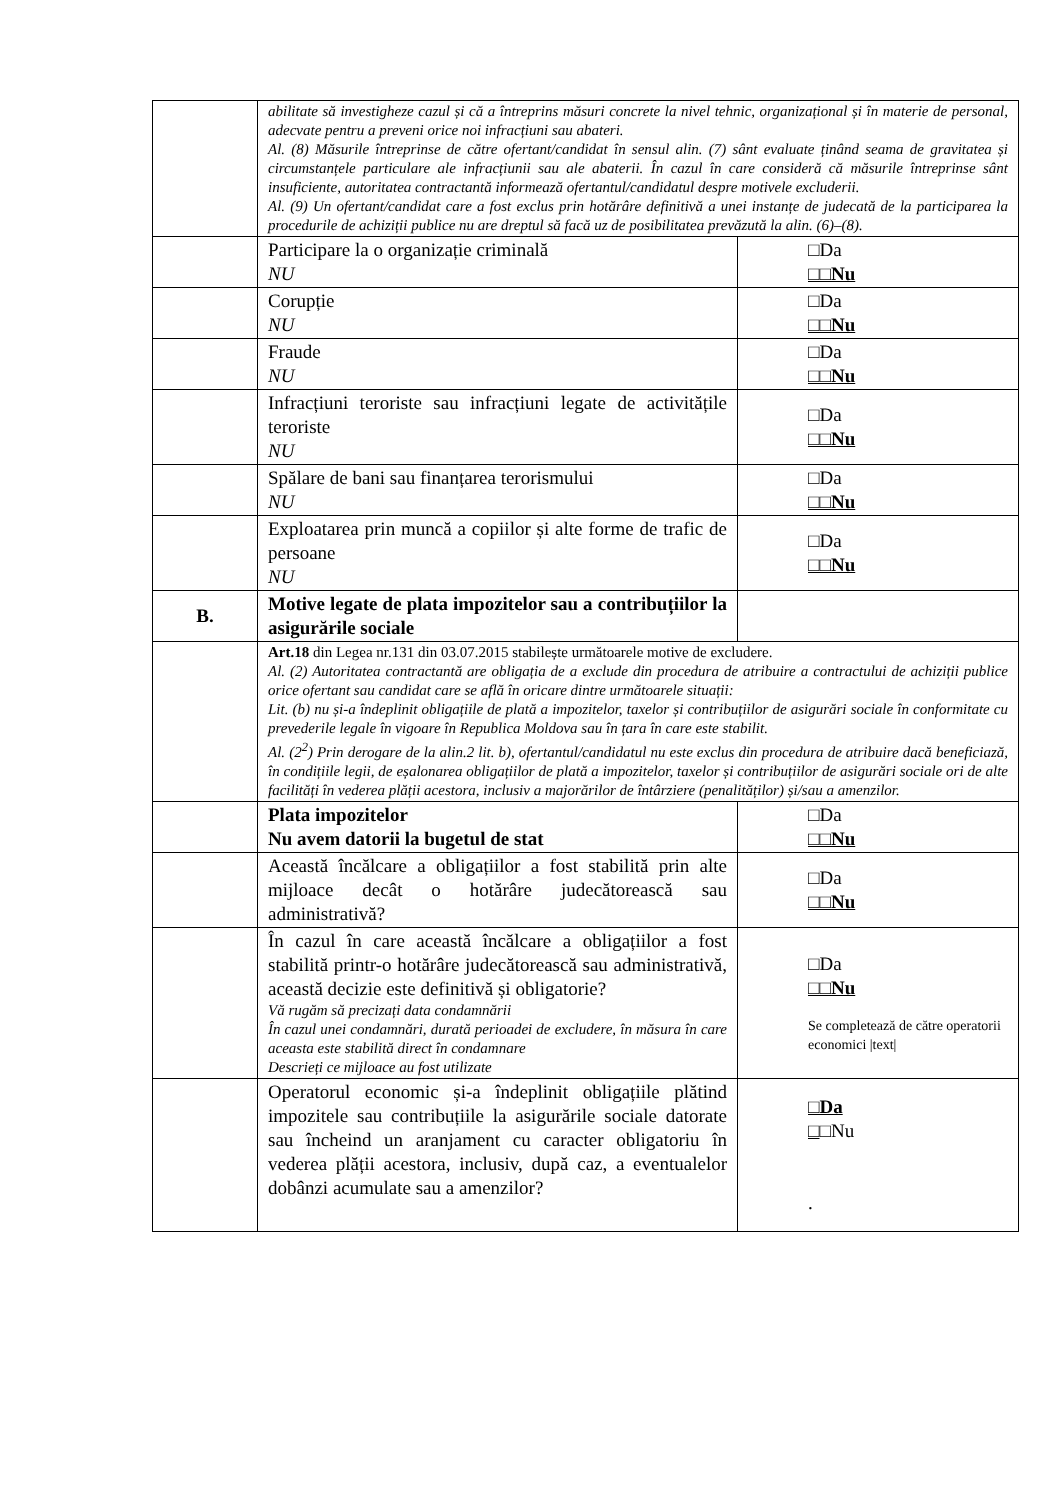| | abilitate să investigheze cazul și că a întreprins măsuri concrete la nivel tehnic, organizațional și în materie de personal, adecvate pentru a preveni orice noi infracțiuni sau abateri. Al. (8) Măsurile întreprinse de către ofertant/candidat în sensul alin. (7) sânt evaluate ținând seama de gravitatea și circumstanțele particulare ale infracțiunii sau ale abaterii. În cazul în care consideră că măsurile întreprinse sânt insuficiente, autoritatea contractantă informează ofertantul/candidatul despre motivele excluderii. Al. (9) Un ofertant/candidat care a fost exclus prin hotărâre definitivă a unei instanțe de judecată de la participarea la procedurile de achiziții publice nu are dreptul să facă uz de posibilitatea prevăzută la alin. (6)–(8). | |
| | Participare la o organizație criminală NU | □Da □□Nu |
| | Corupție NU | □Da □□Nu |
| | Fraude NU | □Da □□Nu |
| | Infracțiuni teroriste sau infracțiuni legate de activitățile teroriste NU | □Da □□Nu |
| | Spălare de bani sau finanțarea terorismului NU | □Da □□Nu |
| | Exploatarea prin muncă a copiilor și alte forme de trafic de persoane NU | □Da □□Nu |
| B. | Motive legate de plata impozitelor sau a contribuțiilor la asigurările sociale | |
| | Art.18 din Legea nr.131 din 03.07.2015 stabilește următoarele motive de excludere. Al. (2) Autoritatea contractantă are obligația de a exclude din procedura de atribuire a contractului de achiziții publice orice ofertant sau candidat care se află în oricare dintre următoarele situații: Lit. (b) nu și-a îndeplinit obligațiile de plată a impozitelor, taxelor și contribuțiilor de asigurări sociale în conformitate cu prevederile legale în vigoare în Republica Moldova sau în țara în care este stabilit. Al. (2<sup>2</sup>) Prin derogare de la alin.2 lit. b), ofertantul/candidatul nu este exclus din procedura de atribuire dacă beneficiază, în condițiile legii, de eșalonarea obligațiilor de plată a impozitelor, taxelor și contribuțiilor de asigurări sociale ori de alte facilități în vederea plății acestora, inclusiv a majorărilor de întârziere (penalităților) și/sau a amenzilor. | |
| | Plata impozitelor Nu avem datorii la bugetul de stat | □Da □□Nu |
| | Această încălcare a obligațiilor a fost stabilită prin alte mijloace decât o hotărâre judecătorească sau administrativă? | □Da □□Nu |
| | În cazul în care această încălcare a obligațiilor a fost stabilită printr-o hotărâre judecătorească sau administrativă, această decizie este definitivă și obligatorie? Vă rugăm să precizați data condamnării În cazul unei condamnări, durată perioadei de excludere, în măsura în care aceasta este stabilită direct în condamnare Descrieți ce mijloace au fost utilizate | □Da □□Nu Se completează de către operatorii economici /text/ |
| | Operatorul economic și-a îndeplinit obligațiile plătind impozitele sau contribuțiile la asigurările sociale datorate sau încheind un aranjament cu caracter obligatoriu în vederea plății acestora, inclusiv, după caz, a eventualelor dobânzi acumulate sau a amenzilor? | □Da □ □Nu . |